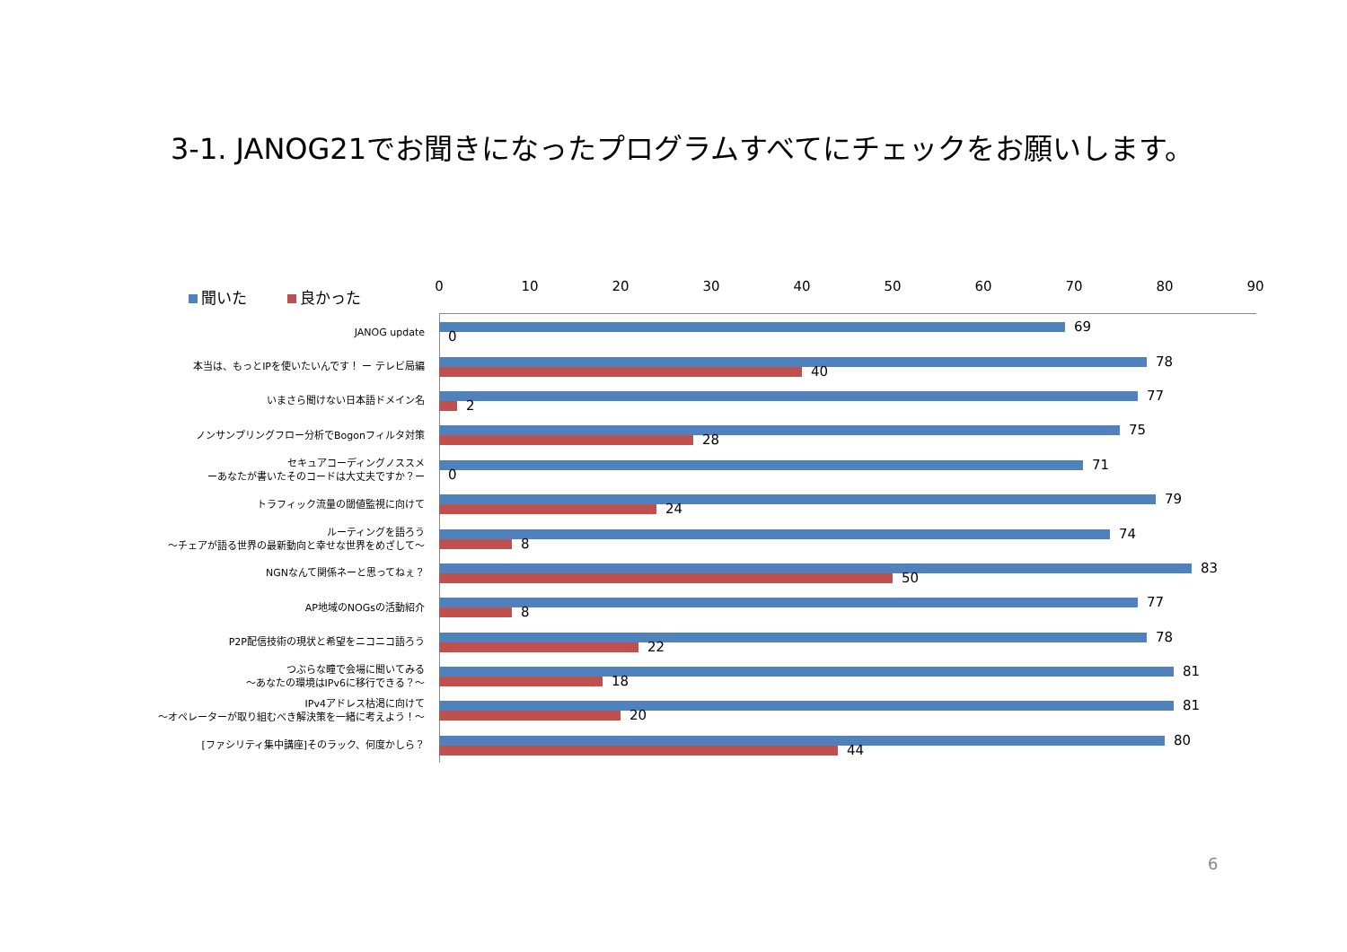3-1. JANOG21でお聞きになったプログラムすべてにチェックをお願いします。
聞いた 良かった 0 10 20 30 40 50 60 70 80 90
JANOG update
69
0
本当は、もっとIPを使いたいんです！ ー テレビ局編
78
40
いまさら聞けない日本語ドメイン名
77
2
ノンサンプリングフロー分析でBogonフィルタ対策
75
28
セキュアコーディングノススメ
ーあなたが書いたそのコードは大丈夫ですか？ー
71
0
トラフィック流量の閾値監視に向けて
79
24
ルーティングを語ろう
～チェアが語る世界の最新動向と幸せな世界をめざして～
74
8
NGNなんて関係ネーと思ってねぇ？
83
50
AP地域のNOGsの活動紹介
77
8
P2P配信技術の現状と希望をニコニコ語ろう
78
22
つぶらな瞳で会場に聞いてみる
～あなたの環境はIPv6に移行できる？～
81
18
IPv4アドレス枯渇に向けて
～オペレーターが取り組むべき解決策を一緒に考えよう！～
81
20
[ファシリティ集中講座]そのラック、何度かしら？
80
44
6